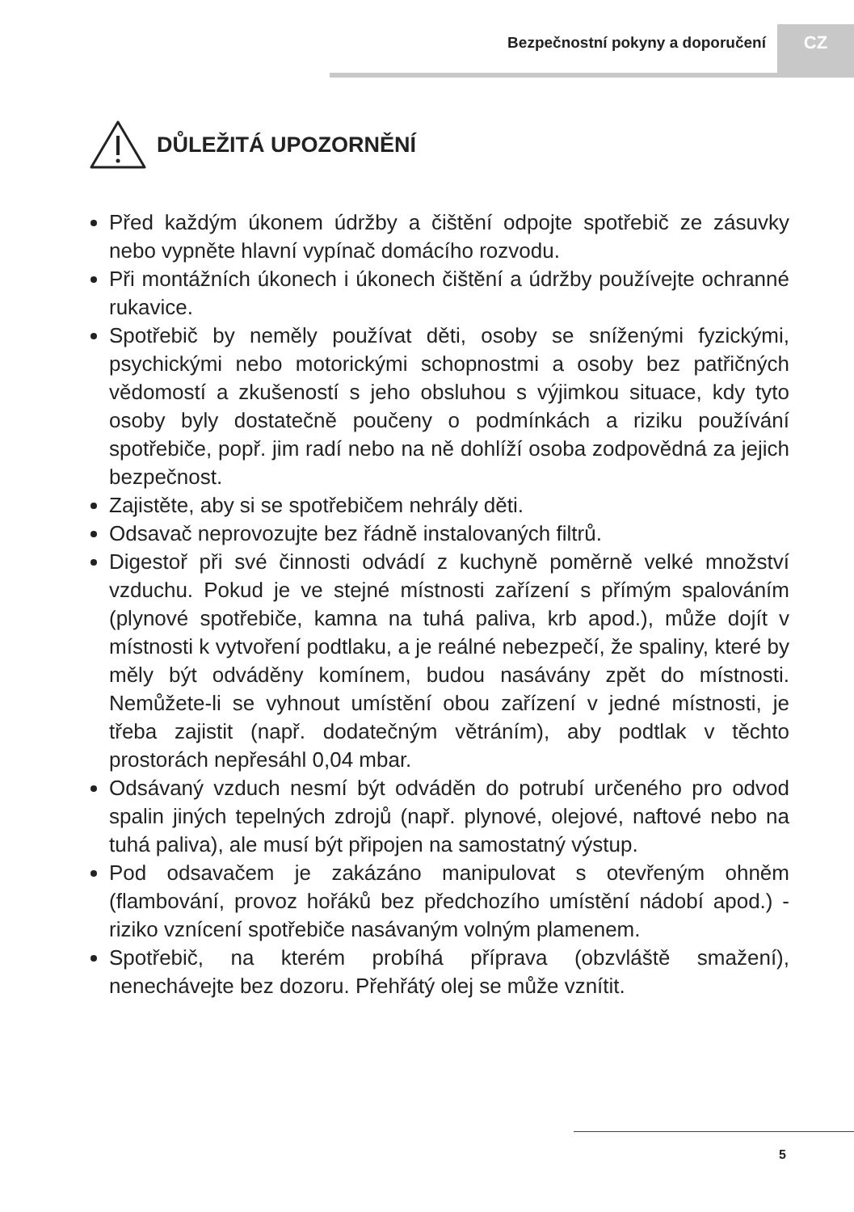Bezpečnostní pokyny a doporučení
CZ
DŮLEŽITÁ UPOZORNĚNÍ
Před každým úkonem údržby a čištění odpojte spotřebič ze zásuvky nebo vypněte hlavní vypínač domácího rozvodu.
Při montážních úkonech i úkonech čištění a údržby používejte ochranné rukavice.
Spotřebič by neměly používat děti, osoby se sníženými fyzickými, psychickými nebo motorickými schopnostmi a osoby bez patřičných vědomostí a zkušeností s jeho obsluhou s výjimkou situace, kdy tyto osoby byly dostatečně poučeny o podmínkách a riziku používání spotřebiče, popř. jim radí nebo na ně dohlíží osoba zodpovědná za jejich bezpečnost.
Zajistěte, aby si se spotřebičem nehrály děti.
Odsavač neprovozujte bez řádně instalovaných filtrů.
Digestoř při své činnosti odvádí z kuchyně poměrně velké množství vzduchu. Pokud je ve stejné místnosti zařízení s přímým spalováním (plynové spotřebiče, kamna na tuhá paliva, krb apod.), může dojít v místnosti k vytvoření podtlaku, a je reálné nebezpečí, že spaliny, které by měly být odváděny komínem, budou nasávány zpět do místnosti. Nemůžete-li se vyhnout umístění obou zařízení v jedné místnosti, je třeba zajistit (např. dodatečným větráním), aby podtlak v těchto prostorách nepřesáhl 0,04 mbar.
Odsávaný vzduch nesmí být odváděn do potrubí určeného pro odvod spalin jiných tepelných zdrojů (např. plynové, olejové, naftové nebo na tuhá paliva), ale musí být připojen na samostatný výstup.
Pod odsavačem je zakázáno manipulovat s otevřeným ohněm (flambování, provoz hořáků bez předchozího umístění nádobí apod.) - riziko vznícení spotřebiče nasávaným volným plamenem.
Spotřebič, na kterém probíhá příprava (obzvláště smažení), nenechávejte bez dozoru. Přehřátý olej se může vznítit.
5